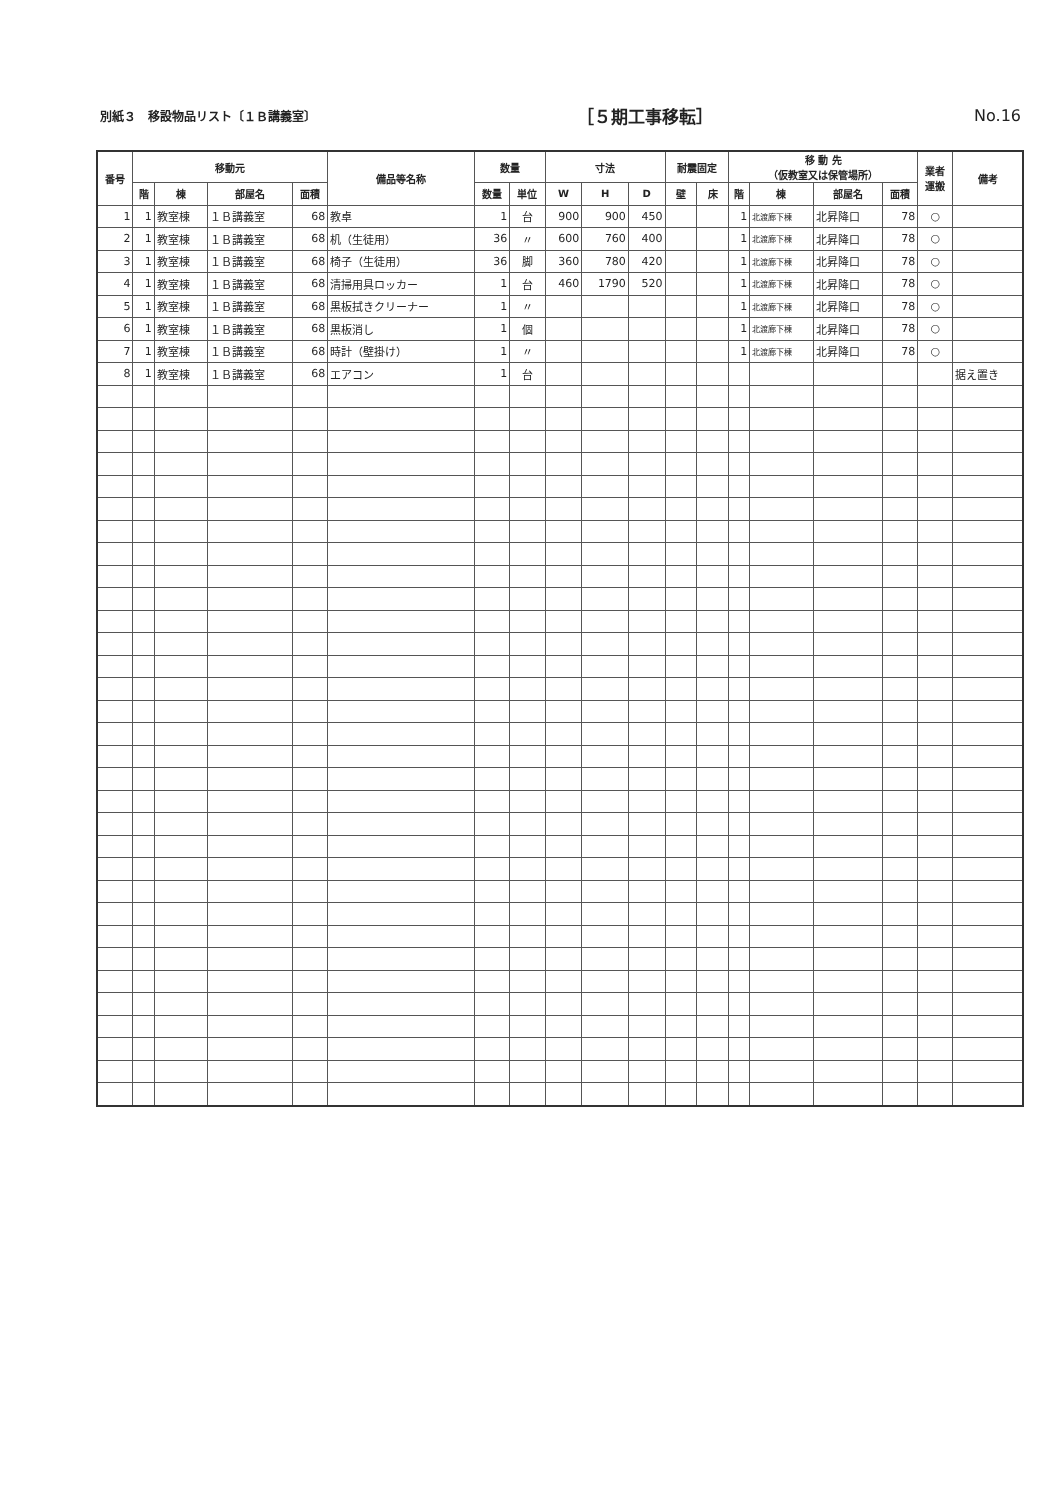別紙３　移設物品リスト〔１Ｂ講義室〕 ［５期工事移転］ No.16
| 番号 | 移動元 | | | | 備品等名称 | 数量 | | 寸法 | | | 耐震固定 | | 移 動 先 （仮教室又は保管場所） | | | | 業者 運搬 | 備考 |
| --- | --- | --- | --- | --- | --- | --- | --- | --- | --- | --- | --- | --- | --- | --- | --- | --- | --- | --- |
| | 階 | 棟 | 部屋名 | 面積 | | 数量 | 単位 | W | H | D | 壁 | 床 | 階 | 棟 | 部屋名 | 面積 | | |
| 1 | 1 | 教室棟 | １Ｂ講義室 | 68 | 教卓 | 1 | 台 | 900 | 900 | 450 | | | 1 | 北渡廊下棟 | 北昇降口 | 78 | ○ | |
| 2 | 1 | 教室棟 | １Ｂ講義室 | 68 | 机（生徒用） | 36 | 〃 | 600 | 760 | 400 | | | 1 | 北渡廊下棟 | 北昇降口 | 78 | ○ | |
| 3 | 1 | 教室棟 | １Ｂ講義室 | 68 | 椅子（生徒用） | 36 | 脚 | 360 | 780 | 420 | | | 1 | 北渡廊下棟 | 北昇降口 | 78 | ○ | |
| 4 | 1 | 教室棟 | １Ｂ講義室 | 68 | 清掃用具ロッカー | 1 | 台 | 460 | 1790 | 520 | | | 1 | 北渡廊下棟 | 北昇降口 | 78 | ○ | |
| 5 | 1 | 教室棟 | １Ｂ講義室 | 68 | 黒板拭きクリーナー | 1 | 〃 | | | | | | 1 | 北渡廊下棟 | 北昇降口 | 78 | ○ | |
| 6 | 1 | 教室棟 | １Ｂ講義室 | 68 | 黒板消し | 1 | 個 | | | | | | 1 | 北渡廊下棟 | 北昇降口 | 78 | ○ | |
| 7 | 1 | 教室棟 | １Ｂ講義室 | 68 | 時計（壁掛け） | 1 | 〃 | | | | | | 1 | 北渡廊下棟 | 北昇降口 | 78 | ○ | |
| 8 | 1 | 教室棟 | １Ｂ講義室 | 68 | エアコン | 1 | 台 | | | | | | | | | | | 据え置き |